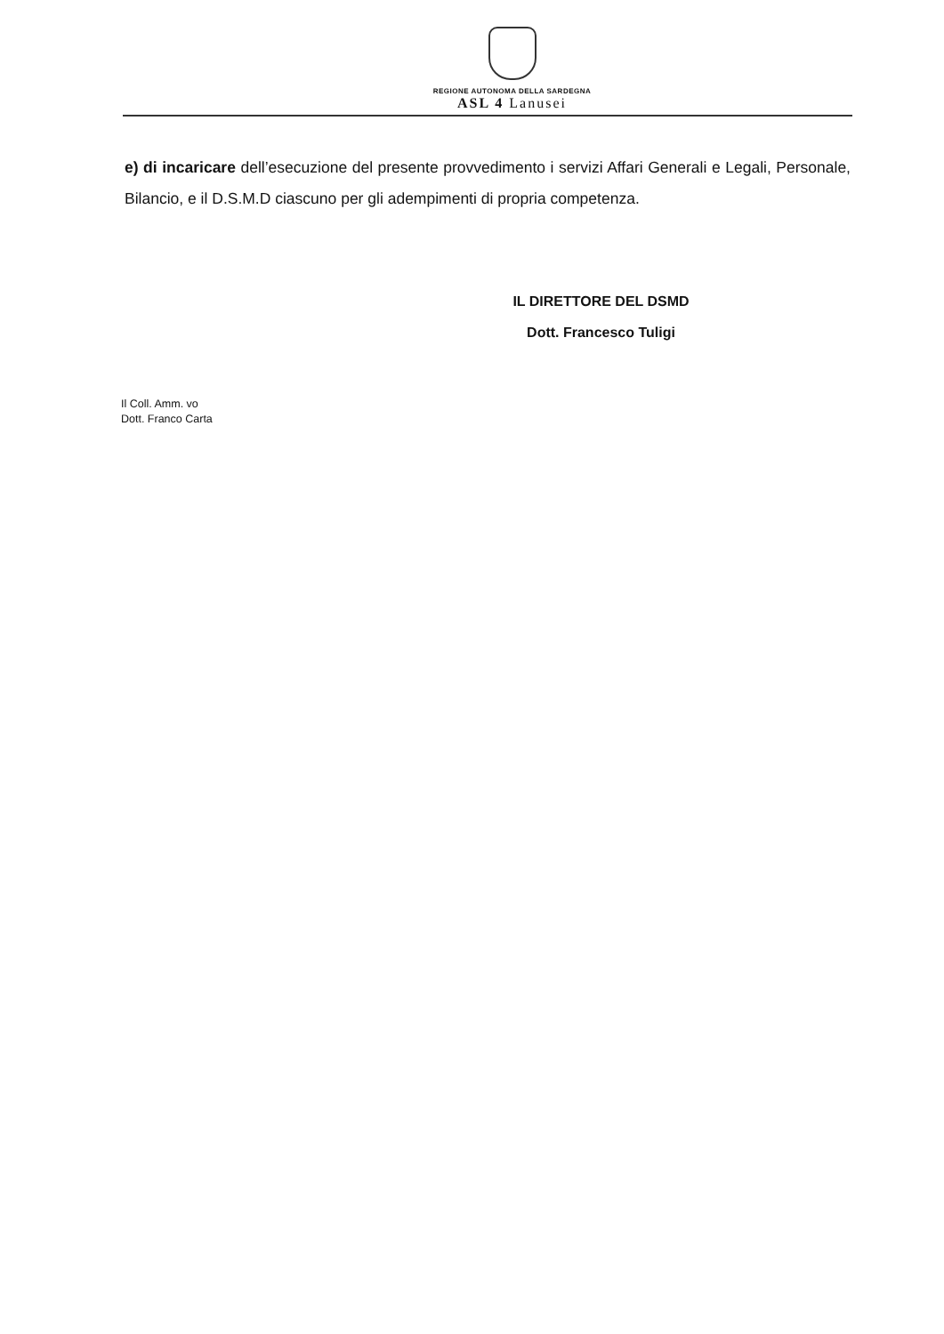REGIONE AUTONOMA DELLA SARDEGNA
ASL 4 Lanusei
e) di incaricare dell’esecuzione del presente provvedimento i servizi Affari Generali e Legali, Personale, Bilancio, e il D.S.M.D ciascuno per gli adempimenti di propria competenza.
IL DIRETTORE DEL DSMD
Dott. Francesco Tuligi
Il Coll. Amm. vo
Dott. Franco Carta